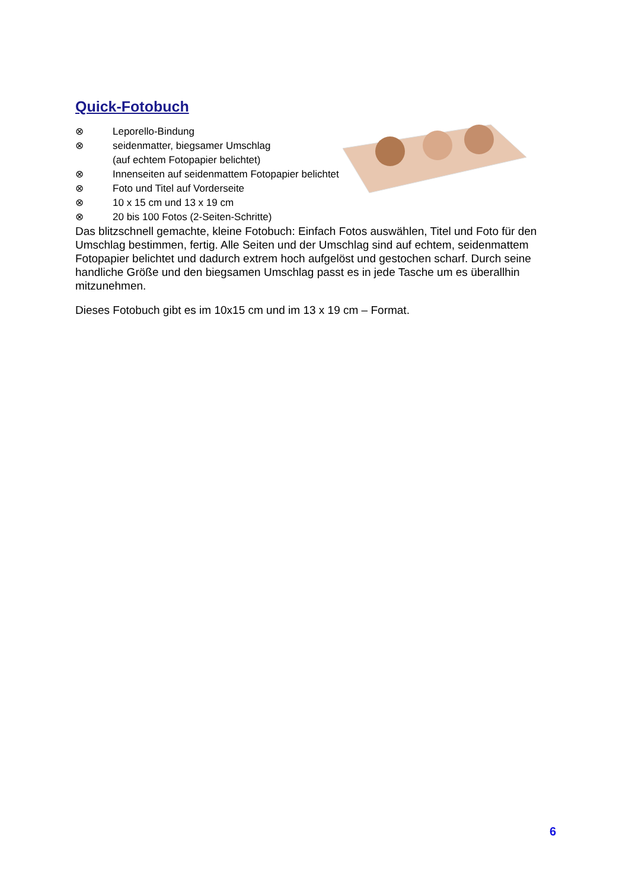Quick-Fotobuch
⊗ Leporello-Bindung
⊗ seidenmatter, biegsamer Umschlag
(auf echtem Fotopapier belichtet)
⊗ Innenseiten auf seidenmattem Fotopapier belichtet
⊗ Foto und Titel auf Vorderseite
⊗ 10 x 15 cm und 13 x 19 cm
⊗ 20 bis 100 Fotos (2-Seiten-Schritte)
Das blitzschnell gemachte, kleine Fotobuch: Einfach Fotos auswählen, Titel und Foto für den Umschlag bestimmen, fertig. Alle Seiten und der Umschlag sind auf echtem, seidenmattem Fotopapier belichtet und dadurch extrem hoch aufgelöst und gestochen scharf. Durch seine handliche Größe und den biegsamen Umschlag passt es in jede Tasche um es überallhin mitzunehmen.
Dieses Fotobuch gibt es im 10x15 cm und im 13 x 19 cm – Format.
6